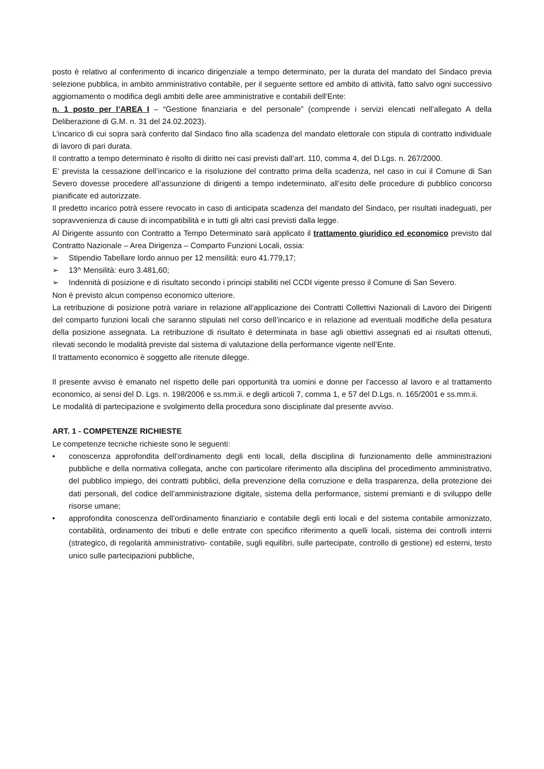posto è relativo al conferimento di incarico dirigenziale a tempo determinato, per la durata del mandato del Sindaco previa selezione pubblica, in ambito amministrativo contabile, per il seguente settore ed ambito di attività, fatto salvo ogni successivo aggiornamento o modifica degli ambiti delle aree amministrative e contabili dell’Ente:
n. 1 posto per l’AREA I – “Gestione finanziaria e del personale” (comprende i servizi elencati nell’allegato A della Deliberazione di G.M. n. 31 del 24.02.2023).
L’incarico di cui sopra sarà conferito dal Sindaco fino alla scadenza del mandato elettorale con stipula di contratto individuale di lavoro di pari durata.
Il contratto a tempo determinato è risolto di diritto nei casi previsti dall’art. 110, comma 4, del D.Lgs. n. 267/2000.
E’ prevista la cessazione dell’incarico e la risoluzione del contratto prima della scadenza, nel caso in cui il Comune di San Severo dovesse procedere all’assunzione di dirigenti a tempo indeterminato, all’esito delle procedure di pubblico concorso pianificate ed autorizzate.
Il predetto incarico potrà essere revocato in caso di anticipata scadenza del mandato del Sindaco, per risultati inadeguati, per sopravvenienza di cause di incompatibilità e in tutti gli altri casi previsti dalla legge.
Al Dirigente assunto con Contratto a Tempo Determinato sarà applicato il trattamento giuridico ed economico previsto dal Contratto Nazionale – Area Dirigenza – Comparto Funzioni Locali, ossia:
➢ Stipendio Tabellare lordo annuo per 12 mensilità: euro 41.779,17;
➢ 13^ Mensilità: euro 3.481,60;
➢ Indennità di posizione e di risultato secondo i principi stabiliti nel CCDI vigente presso il Comune di San Severo.
Non è previsto alcun compenso economico ulteriore.
La retribuzione di posizione potrà variare in relazione all’applicazione dei Contratti Collettivi Nazionali di Lavoro dei Dirigenti del comparto funzioni locali che saranno stipulati nel corso dell’incarico e in relazione ad eventuali modifiche della pesatura della posizione assegnata. La retribuzione di risultato è determinata in base agli obiettivi assegnati ed ai risultati ottenuti, rilevati secondo le modalità previste dal sistema di valutazione della performance vigente nell’Ente.
Il trattamento economico è soggetto alle ritenute dilegge.
Il presente avviso è emanato nel rispetto delle pari opportunità tra uomini e donne per l’accesso al lavoro e al trattamento economico, ai sensi del D. Lgs. n. 198/2006 e ss.mm.ii. e degli articoli 7, comma 1, e 57 del D.Lgs. n. 165/2001 e ss.mm.ii.
Le modalità di partecipazione e svolgimento della procedura sono disciplinate dal presente avviso.
ART. 1 - COMPETENZE RICHIESTE
Le competenze tecniche richieste sono le seguenti:
• conoscenza approfondita dell’ordinamento degli enti locali, della disciplina di funzionamento delle amministrazioni pubbliche e della normativa collegata, anche con particolare riferimento alla disciplina del procedimento amministrativo, del pubblico impiego, dei contratti pubblici, della prevenzione della corruzione e della trasparenza, della protezione dei dati personali, del codice dell’amministrazione digitale, sistema della performance, sistemi premianti e di sviluppo delle risorse umane;
• approfondita conoscenza dell’ordinamento finanziario e contabile degli enti locali e del sistema contabile armonizzato, contabilità, ordinamento dei tributi e delle entrate con specifico riferimento a quelli locali, sistema dei controlli interni (strategico, di regolarità amministrativo- contabile, sugli equilibri, sulle partecipate, controllo di gestione) ed esterni, testo unico sulle partecipazioni pubbliche,